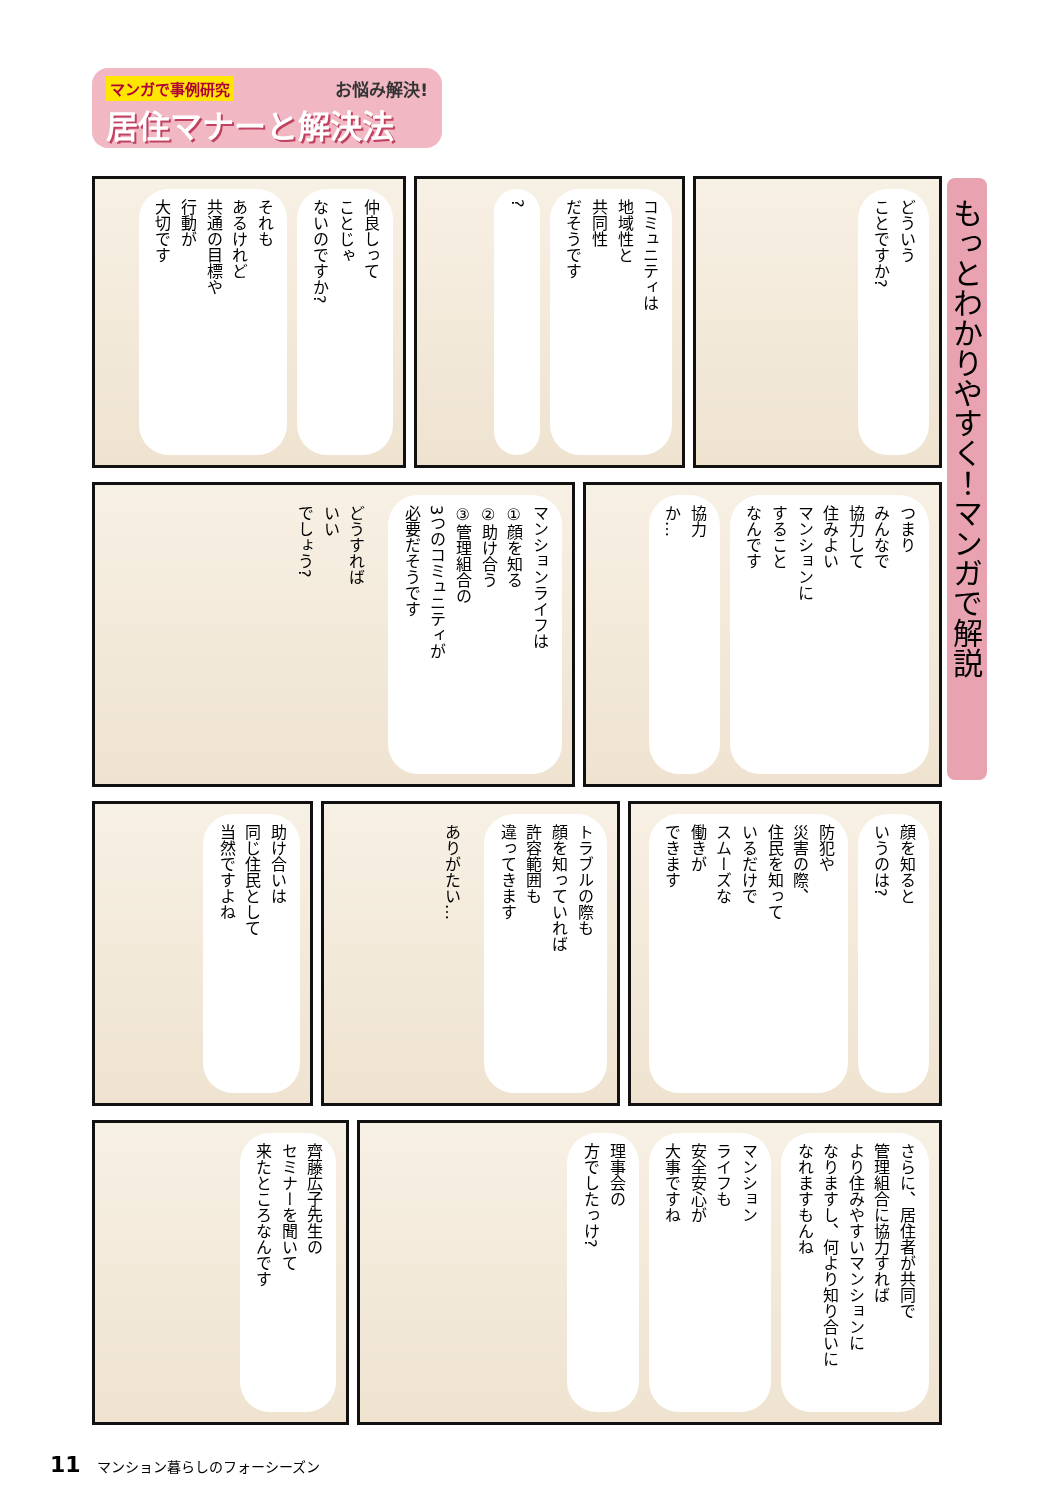マンガで事例研究 お悩み解決!
居住マナーと解決法
もっとわかりやすく！マンガで解説
どういう
ことですか?
コミュニティは
地域性と
共同性
だそうです
?
仲良しって
ことじゃ
ないのですか?
それも
あるけれど
共通の目標や
行動が
大切です
つまり
みんなで
協力して
住みよい
マンションに
すること
なんです
協力
か…
マンションライフは
①顔を知る
②助け合う
③管理組合の
3つのコミュニティが
必要だそうです
どうすれば
いい
でしょう?
顔を知ると
いうのは?
防犯や
災害の際、
住民を知って
いるだけで
スムーズな
働きが
できます
トラブルの際も
顔を知っていれば
許容範囲も
違ってきます
ありがたい…
助け合いは
同じ住民として
当然ですよね
さらに、居住者が共同で
管理組合に協力すれば
より住みやすいマンションに
なりますし、何より知り合いに
なれますもんね
マンション
ライフも
安全安心が
大事ですね
理事会の
方でしたっけ?
齊藤広子先生の
セミナーを聞いて
来たところなんです
11 マンション暮らしのフォーシーズン